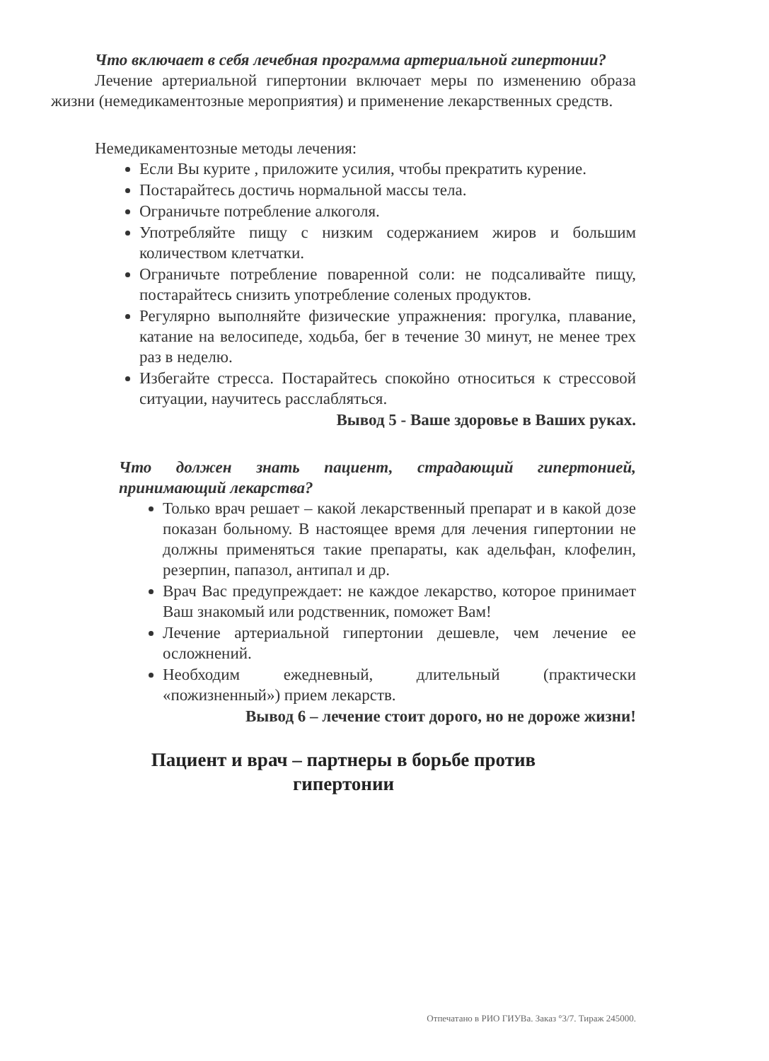Что включает в себя лечебная программа артериальной гипертонии?
Лечение артериальной гипертонии включает меры по изменению образа жизни (немедикаментозные мероприятия) и применение лекарственных средств.
Немедикаментозные методы лечения:
Если Вы курите , приложите усилия, чтобы прекратить курение.
Постарайтесь достичь нормальной массы тела.
Ограничьте потребление алкоголя.
Употребляйте пищу с низким содержанием жиров и большим количеством клетчатки.
Ограничьте потребление поваренной соли: не подсаливайте пищу, постарайтесь снизить употребление соленых продуктов.
Регулярно выполняйте физические упражнения: прогулка, плавание, катание на велосипеде, ходьба, бег в течение 30 минут, не менее трех раз в неделю.
Избегайте стресса. Постарайтесь спокойно относиться к стрессовой ситуации, научитесь расслабляться.
Вывод 5 - Ваше здоровье в Ваших руках.
Что должен знать пациент, страдающий гипертонией, принимающий лекарства?
Только врач решает – какой лекарственный препарат и в какой дозе показан больному. В настоящее время для лечения гипертонии не должны применяться такие препараты, как адельфан, клофелин, резерпин, папазол, антипал и др.
Врач Вас предупреждает: не каждое лекарство, которое принимает Ваш знакомый или родственник, поможет Вам!
Лечение артериальной гипертонии дешевле, чем лечение ее осложнений.
Необходим ежедневный, длительный (практически «пожизненный») прием лекарств.
Вывод 6 – лечение стоит дорого, но не дороже жизни!
Пациент и врач – партнеры в борьбе против
гипертонии
Отпечатано в РИО ГИУВа. Заказ °3/7. Тираж 245000.